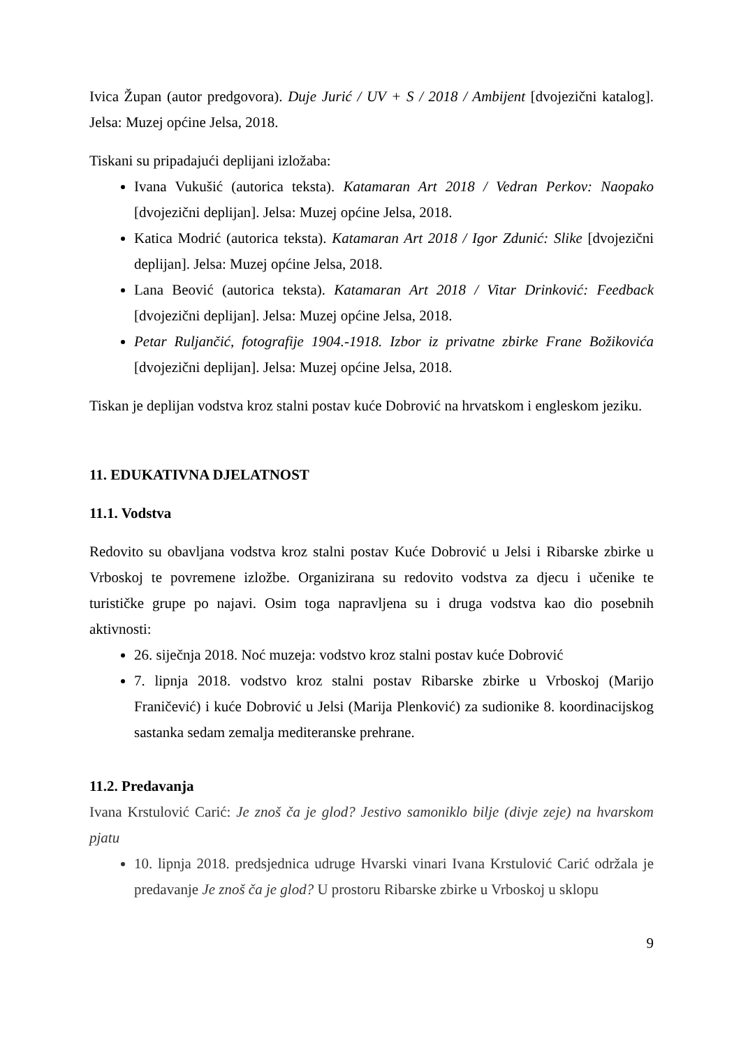Ivica Župan (autor predgovora). Duje Jurić / UV + S / 2018 / Ambijent [dvojezični katalog]. Jelsa: Muzej općine Jelsa, 2018.
Tiskani su pripadajući deplijani izložaba:
Ivana Vukušić (autorica teksta). Katamaran Art 2018 / Vedran Perkov: Naopako [dvojezični deplijan]. Jelsa: Muzej općine Jelsa, 2018.
Katica Modrić (autorica teksta). Katamaran Art 2018 / Igor Zdunić: Slike [dvojezični deplijan]. Jelsa: Muzej općine Jelsa, 2018.
Lana Beović (autorica teksta). Katamaran Art 2018 / Vitar Drinković: Feedback [dvojezični deplijan]. Jelsa: Muzej općine Jelsa, 2018.
Petar Ruljančić, fotografije 1904.-1918. Izbor iz privatne zbirke Frane Božikovića [dvojezični deplijan]. Jelsa: Muzej općine Jelsa, 2018.
Tiskan je deplijan vodstva kroz stalni postav kuće Dobrović na hrvatskom i engleskom jeziku.
11. EDUKATIVNA DJELATNOST
11.1. Vodstva
Redovito su obavljana vodstva kroz stalni postav Kuće Dobrović u Jelsi i Ribarske zbirke u Vrboskoj te povremene izložbe. Organizirana su redovito vodstva za djecu i učenike te turističke grupe po najavi. Osim toga napravljena su i druga vodstva kao dio posebnih aktivnosti:
26. siječnja 2018. Noć muzeja: vodstvo kroz stalni postav kuće Dobrović
7. lipnja 2018. vodstvo kroz stalni postav Ribarske zbirke u Vrboskoj (Marijo Franičević) i kuće Dobrović u Jelsi (Marija Plenković) za sudionike 8. koordinacijskog sastanka sedam zemalja mediteranske prehrane.
11.2. Predavanja
Ivana Krstulović Carić: Je znoš ča je glod? Jestivo samoniklo bilje (divje zeje) na hvarskom pjatu
10. lipnja 2018. predsjednica udruge Hvarski vinari Ivana Krstulović Carić održala je predavanje Je znoš ča je glod? U prostoru Ribarske zbirke u Vrboskoj u sklopu
9